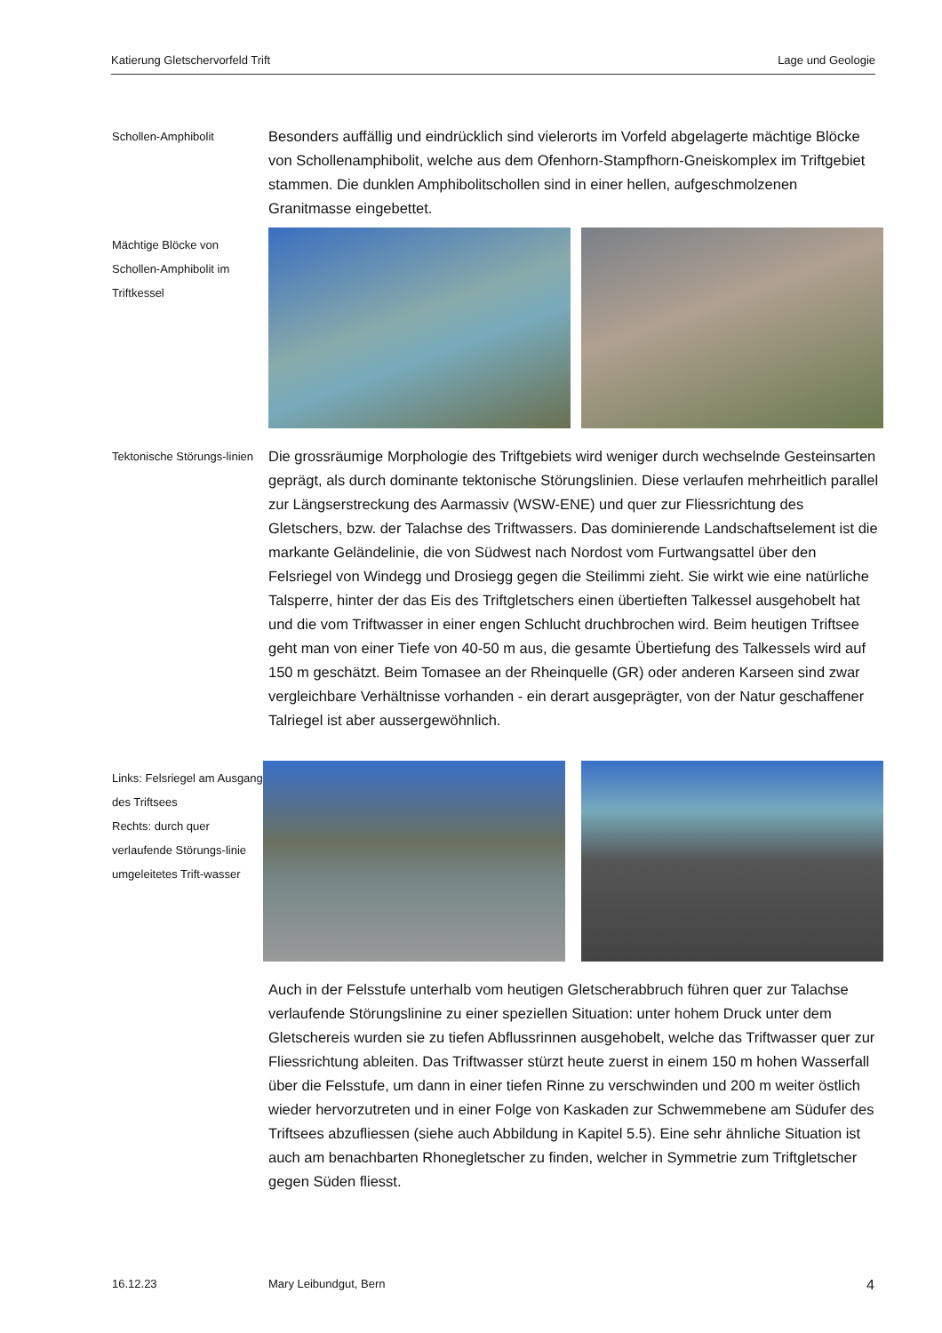Katierung Gletschervorfeld Trift Lage und Geologie
Schollen-Amphibolit
Besonders auffällig und eindrücklich sind vielerorts im Vorfeld abgelagerte mächtige Blöcke von Schollenamphibolit, welche aus dem Ofenhorn-Stampfhorn-Gneiskomplex im Triftgebiet stammen. Die dunklen Amphibolitschollen sind in einer hellen, aufgeschmolzenen Granitmasse eingebettet.
Mächtige Blöcke von Schollen-Amphibolit im Triftkessel
Tektonische Störungs-linien
Die grossräumige Morphologie des Triftgebiets wird weniger durch wechselnde Gesteinsarten geprägt, als durch dominante tektonische Störungslinien. Diese verlaufen mehrheitlich parallel zur Längserstreckung des Aarmassiv (WSW-ENE) und quer zur Fliessrichtung des Gletschers, bzw. der Talachse des Triftwassers. Das dominierende Landschaftselement ist die markante Geländelinie, die von Südwest nach Nordost vom Furtwangsattel über den Felsriegel von Windegg und Drosiegg gegen die Steilimmi zieht. Sie wirkt wie eine natürliche Talsperre, hinter der das Eis des Triftgletschers einen übertieften Talkessel ausgehobelt hat und die vom Triftwasser in einer engen Schlucht druchbrochen wird. Beim heutigen Triftsee geht man von einer Tiefe von 40-50 m aus, die gesamte Übertiefung des Talkessels wird auf 150 m geschätzt. Beim Tomasee an der Rheinquelle (GR) oder anderen Karseen sind zwar vergleichbare Verhältnisse vorhanden - ein derart ausgeprägter, von der Natur geschaffener Talriegel ist aber aussergewöhnlich.
Links: Felsriegel am Ausgang des Triftsees
Rechts: durch quer verlaufende Störungs-linie umgeleitetes Trift-wasser
Auch in der Felsstufe unterhalb vom heutigen Gletscherabbruch führen quer zur Talachse verlaufende Störungslinine zu einer speziellen Situation: unter hohem Druck unter dem Gletschereis wurden sie zu tiefen Abflussrinnen ausgehobelt, welche das Triftwasser quer zur Fliessrichtung ableiten. Das Triftwasser stürzt heute zuerst in einem 150 m hohen Wasserfall über die Felsstufe, um dann in einer tiefen Rinne zu verschwinden und 200 m weiter östlich wieder hervorzutreten und in einer Folge von Kaskaden zur Schwemmebene am Südufer des Triftsees abzufliessen (siehe auch Abbildung in Kapitel 5.5). Eine sehr ähnliche Situation ist auch am benachbarten Rhonegletscher zu finden, welcher in Symmetrie zum Triftgletscher gegen Süden fliesst.
16.12.23 Mary Leibundgut, Bern 4